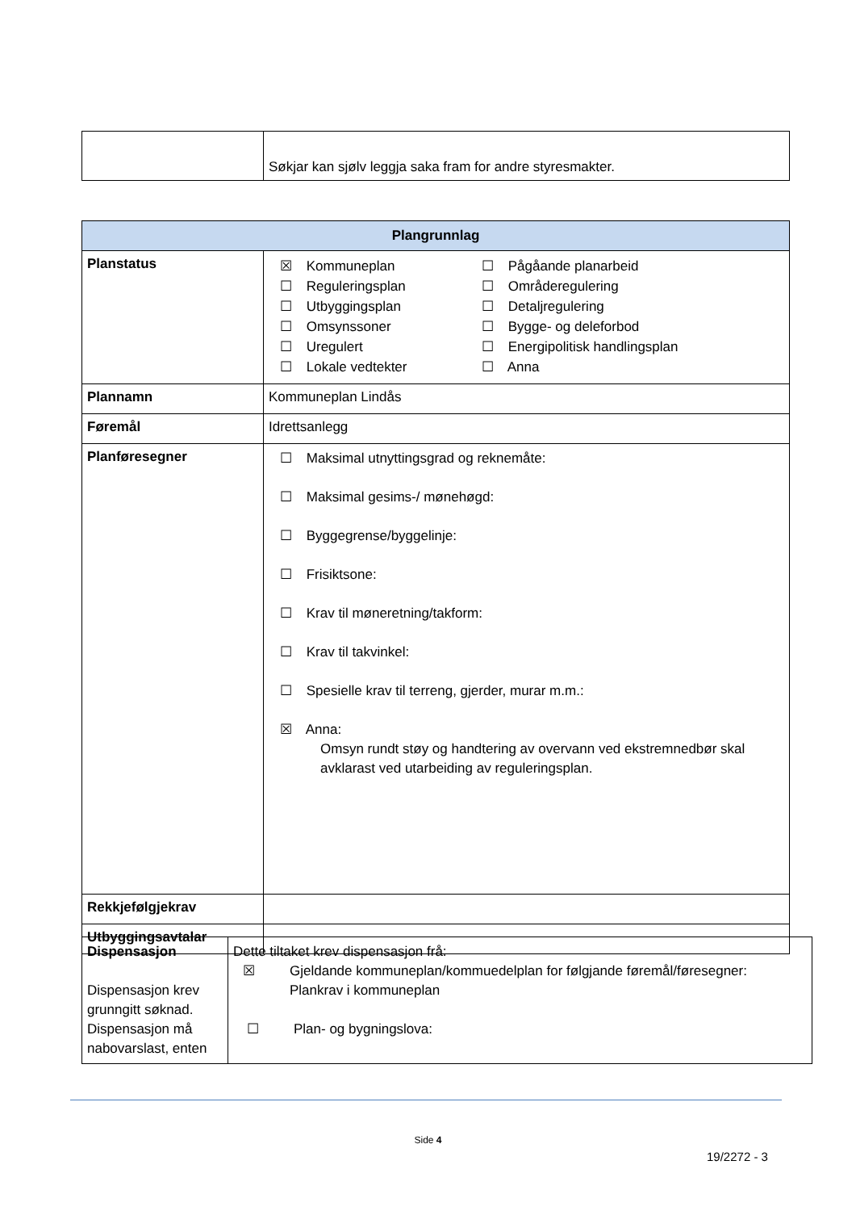| | Søkjar kan sjølv leggja saka fram for andre styresmakter. |
| Plangrunnlag | |
| --- | --- |
| Planstatus | ☒ Kommuneplan ☐ Reguleringsplan ☐ Utbyggingsplan ☐ Omsynssoner ☐ Uregulert ☐ Lokale vedtekter ☐ Pågåande planarbeid ☐ Områderegulering ☐ Detaljregulering ☐ Bygge- og deleforbod ☐ Energipolitisk handlingsplan ☐ Anna |
| Plannamn | Kommuneplan Lindås |
| Føremål | Idrettsanlegg |
| Planføresegner | ☐ Maksimal utnyttingsgrad og reknemåte: ☐ Maksimal gesims-/ mønehøgd: ☐ Byggegrense/byggelinje: ☐ Frisiktsone: ☐ Krav til møneretning/takform: ☐ Krav til takvinkel: ☐ Spesielle krav til terreng, gjerder, murar m.m.: ☒ Anna: Omsyn rundt støy og handtering av overvann ved ekstremnedbør skal avklarast ved utarbeiding av reguleringsplan. |
| Rekkjefølgjekrav | |
| Utbyggingsavtalar | |
| Dispensasjon Dispensasjon krev grunngitt søknad. Dispensasjon må nabovarslast, enten | Dette tiltaket krev dispensasjon frå: ☒ Gjeldande kommuneplan/kommuedelplan for følgjande føremål/føresegner: Plankrav i kommuneplan ☐ Plan- og bygningslova: |
Side 4
19/2272 - 3